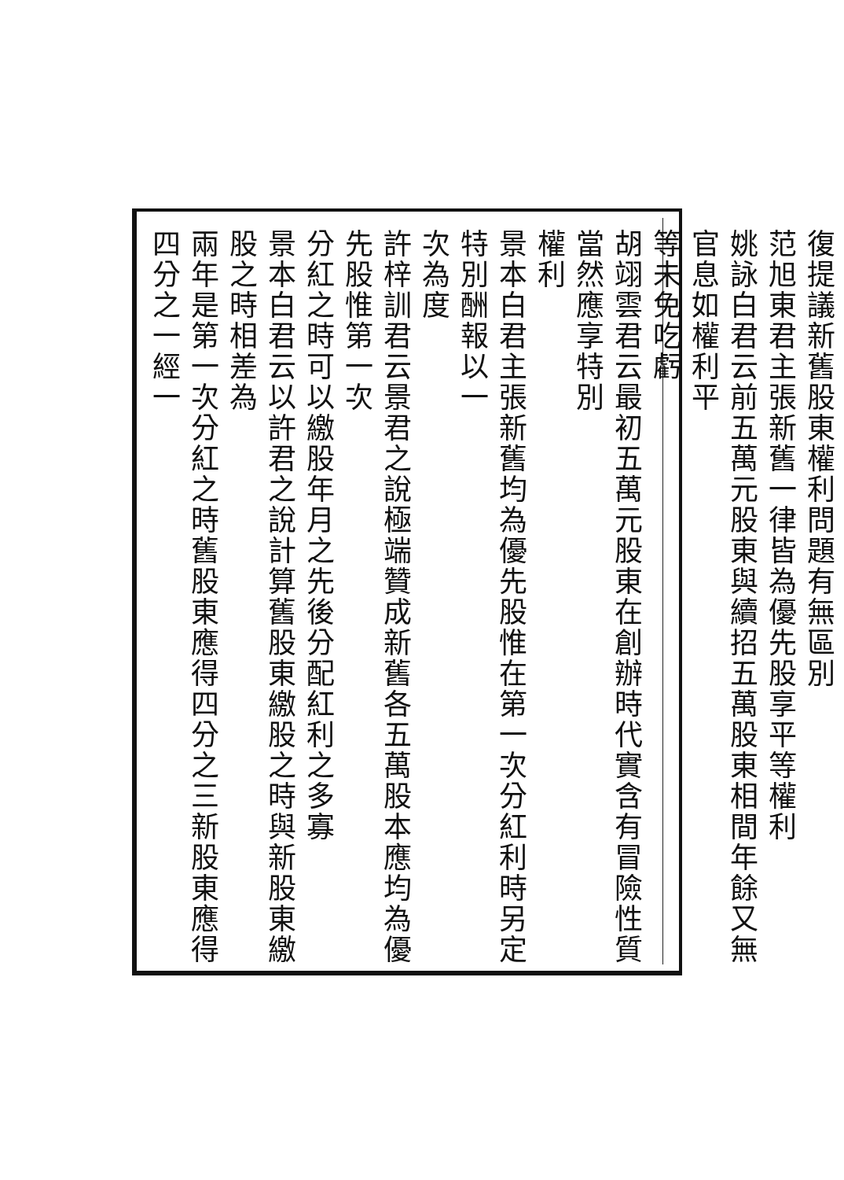復提議新舊股東權利問題有無區別
范旭東君主張新舊一律皆為優先股享平等權利
姚詠白君云前五萬元股東與續招五萬股東相間年餘又無官息如權利平
等未免吃虧
胡翊雲君云最初五萬元股東在創辦時代實含有冒險性質當然應享特別
權利
景本白君主張新舊均為優先股惟在第一次分紅利時另定特別酬報以一
次為度
許梓訓君云景君之說極端贊成新舊各五萬股本應均為優先股惟第一次
分紅之時可以繳股年月之先後分配紅利之多寡
景本白君云以許君之說計算舊股東繳股之時與新股東繳股之時相差為
兩年是第一次分紅之時舊股東應得四分之三新股東應得四分之一經一